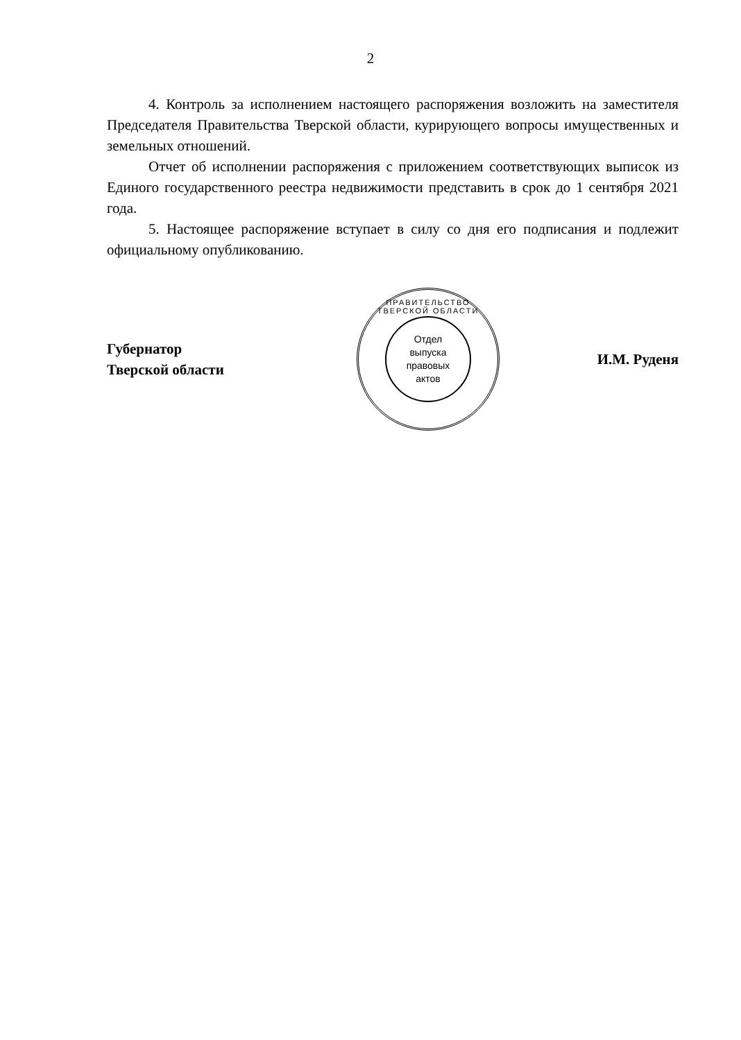2
4. Контроль за исполнением настоящего распоряжения возложить на заместителя Председателя Правительства Тверской области, курирующего вопросы имущественных и земельных отношений.
Отчет об исполнении распоряжения с приложением соответствующих выписок из Единого государственного реестра недвижимости представить в срок до 1 сентября 2021 года.
5. Настоящее распоряжение вступает в силу со дня его подписания и подлежит официальному опубликованию.
Губернатор
Тверской области
ПРАВИТЕЛЬСТВО ТВЕРСКОЙ ОБЛАСТИ
Отдел
выпуска
правовых
актов
И.М. Руденя